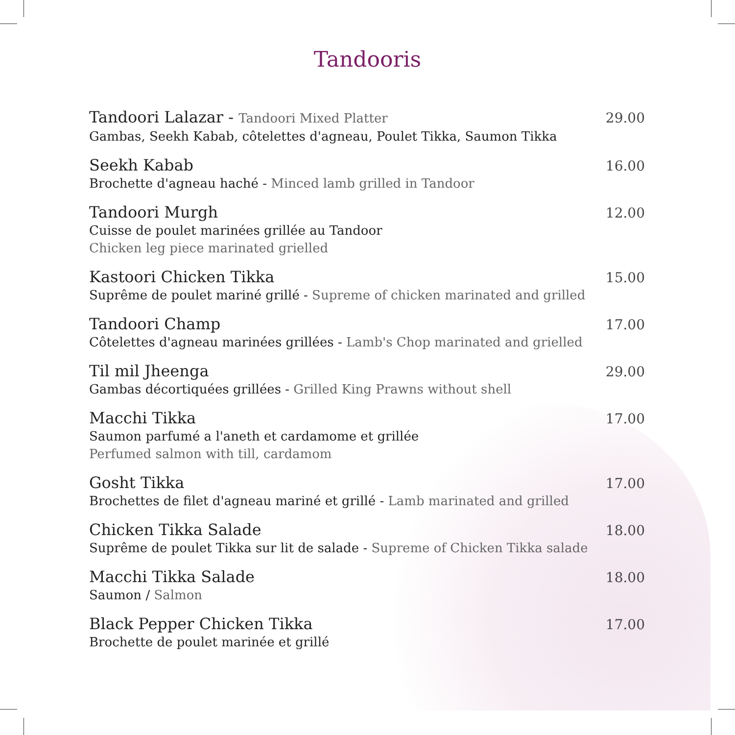Tandooris
Tandoori Lalazar - Tandoori Mixed Platter
Gambas, Seekh Kabab, côtelettes d'agneau, Poulet Tikka, Saumon Tikka
29.00
Seekh Kabab
Brochette d'agneau haché - Minced lamb grilled in Tandoor
16.00
Tandoori Murgh
Cuisse de poulet marinées grillée au Tandoor
Chicken leg piece marinated grielled
12.00
Kastoori Chicken Tikka
Suprême de poulet mariné grillé - Supreme of chicken marinated and grilled
15.00
Tandoori Champ
Côtelettes d'agneau marinées grillées - Lamb's Chop marinated and grielled
17.00
Til mil Jheenga
Gambas décortiquées grillées - Grilled King Prawns without shell
29.00
Macchi Tikka
Saumon parfumé a l'aneth et cardamome et grillée
Perfumed salmon with till, cardamom
17.00
Gosht Tikka
Brochettes de filet d'agneau mariné et grillé - Lamb marinated and grilled
17.00
Chicken Tikka Salade
Suprême de poulet Tikka sur lit de salade - Supreme of Chicken Tikka salade
18.00
Macchi Tikka Salade
Saumon / Salmon
18.00
Black Pepper Chicken Tikka
Brochette de poulet marinée et grillé
17.00